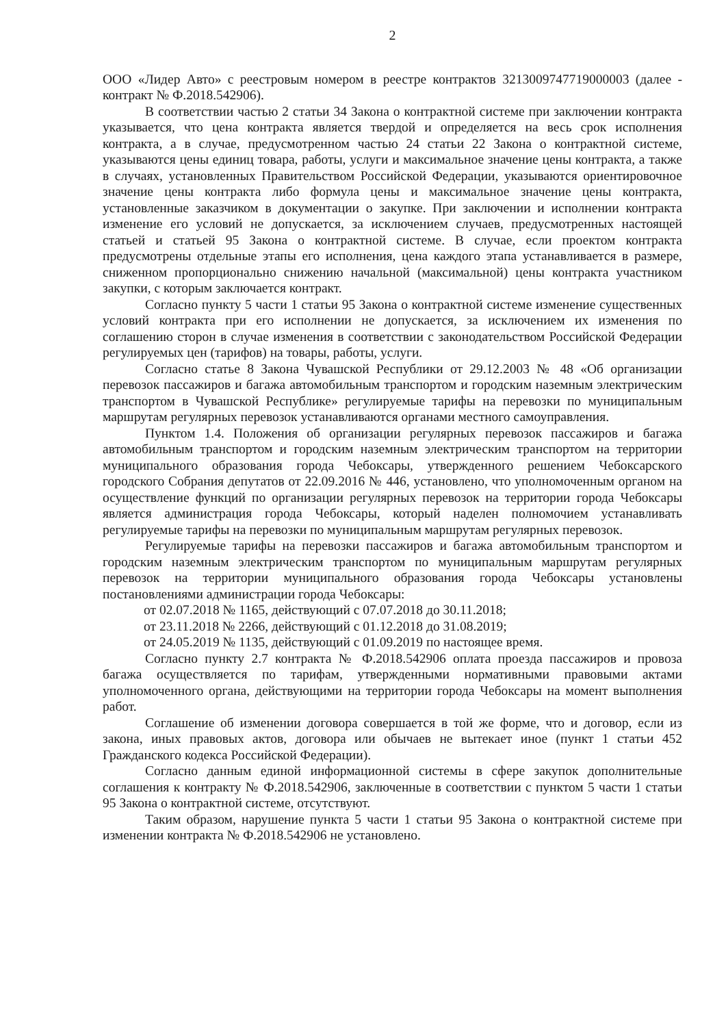2
ООО «Лидер Авто» с реестровым номером в реестре контрактов 3213009747719000003 (далее - контракт № Ф.2018.542906).
В соответствии частью 2 статьи 34 Закона о контрактной системе при заключении контракта указывается, что цена контракта является твердой и определяется на весь срок исполнения контракта, а в случае, предусмотренном частью 24 статьи 22 Закона о контрактной системе, указываются цены единиц товара, работы, услуги и максимальное значение цены контракта, а также в случаях, установленных Правительством Российской Федерации, указываются ориентировочное значение цены контракта либо формула цены и максимальное значение цены контракта, установленные заказчиком в документации о закупке. При заключении и исполнении контракта изменение его условий не допускается, за исключением случаев, предусмотренных настоящей статьей и статьей 95 Закона о контрактной системе. В случае, если проектом контракта предусмотрены отдельные этапы его исполнения, цена каждого этапа устанавливается в размере, сниженном пропорционально снижению начальной (максимальной) цены контракта участником закупки, с которым заключается контракт.
Согласно пункту 5 части 1 статьи 95 Закона о контрактной системе изменение существенных условий контракта при его исполнении не допускается, за исключением их изменения по соглашению сторон в случае изменения в соответствии с законодательством Российской Федерации регулируемых цен (тарифов) на товары, работы, услуги.
Согласно статье 8 Закона Чувашской Республики от 29.12.2003 № 48 «Об организации перевозок пассажиров и багажа автомобильным транспортом и городским наземным электрическим транспортом в Чувашской Республике» регулируемые тарифы на перевозки по муниципальным маршрутам регулярных перевозок устанавливаются органами местного самоуправления.
Пунктом 1.4. Положения об организации регулярных перевозок пассажиров и багажа автомобильным транспортом и городским наземным электрическим транспортом на территории муниципального образования города Чебоксары, утвержденного решением Чебоксарского городского Собрания депутатов от 22.09.2016 № 446, установлено, что уполномоченным органом на осуществление функций по организации регулярных перевозок на территории города Чебоксары является администрация города Чебоксары, который наделен полномочием устанавливать регулируемые тарифы на перевозки по муниципальным маршрутам регулярных перевозок.
Регулируемые тарифы на перевозки пассажиров и багажа автомобильным транспортом и городским наземным электрическим транспортом по муниципальным маршрутам регулярных перевозок на территории муниципального образования города Чебоксары установлены постановлениями администрации города Чебоксары:
от 02.07.2018 № 1165, действующий с 07.07.2018 до 30.11.2018;
от 23.11.2018 № 2266, действующий с 01.12.2018 до 31.08.2019;
от 24.05.2019 № 1135, действующий с 01.09.2019 по настоящее время.
Согласно пункту 2.7 контракта № Ф.2018.542906 оплата проезда пассажиров и провоза багажа осуществляется по тарифам, утвержденными нормативными правовыми актами уполномоченного органа, действующими на территории города Чебоксары на момент выполнения работ.
Соглашение об изменении договора совершается в той же форме, что и договор, если из закона, иных правовых актов, договора или обычаев не вытекает иное (пункт 1 статьи 452 Гражданского кодекса Российской Федерации).
Согласно данным единой информационной системы в сфере закупок дополнительные соглашения к контракту № Ф.2018.542906, заключенные в соответствии с пунктом 5 части 1 статьи 95 Закона о контрактной системе, отсутствуют.
Таким образом, нарушение пункта 5 части 1 статьи 95 Закона о контрактной системе при изменении контракта № Ф.2018.542906 не установлено.